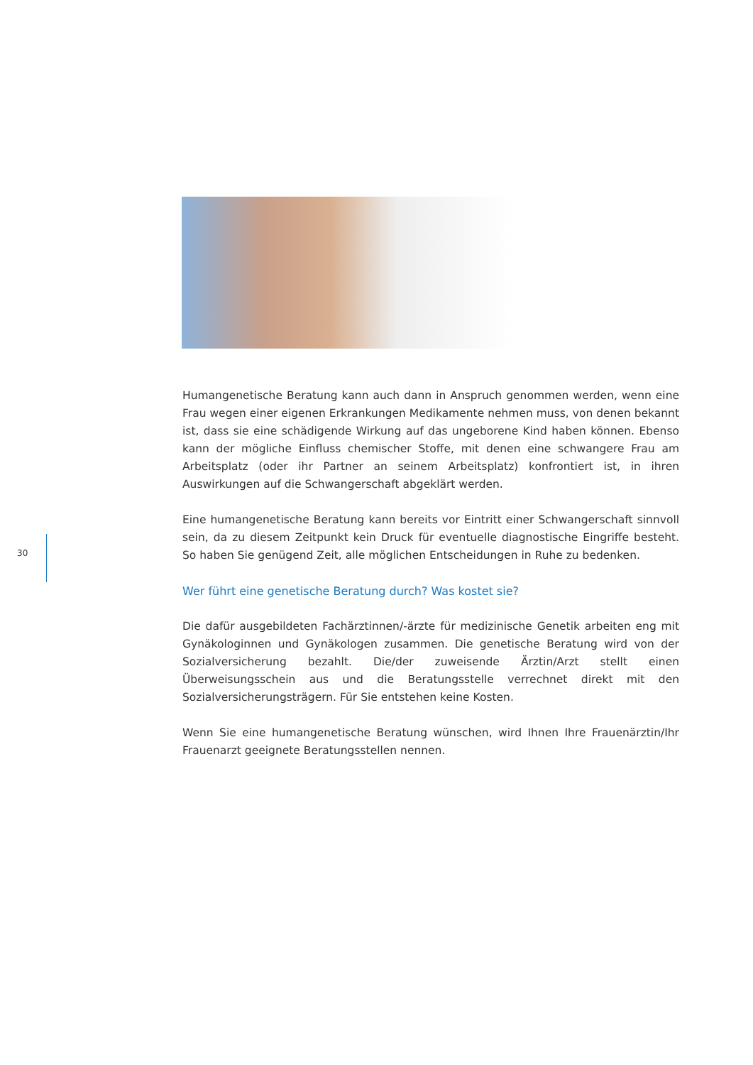30
Humangenetische Beratung kann auch dann in Anspruch genommen werden, wenn eine Frau wegen einer eigenen Erkrankungen Medikamente nehmen muss, von denen bekannt ist, dass sie eine schädigende Wirkung auf das ungeborene Kind haben können. Ebenso kann der mögliche Einfluss chemischer Stoffe, mit denen eine schwangere Frau am Arbeitsplatz (oder ihr Partner an seinem Arbeitsplatz) konfrontiert ist, in ihren Auswirkungen auf die Schwangerschaft abgeklärt werden.
Eine humangenetische Beratung kann bereits vor Eintritt einer Schwangerschaft sinnvoll sein, da zu diesem Zeitpunkt kein Druck für eventuelle diagnostische Eingriffe besteht. So haben Sie genügend Zeit, alle möglichen Entscheidungen in Ruhe zu bedenken.
Wer führt eine genetische Beratung durch? Was kostet sie?
Die dafür ausgebildeten Fachärztinnen/-ärzte für medizinische Genetik arbeiten eng mit Gynäkologinnen und Gynäkologen zusammen. Die genetische Beratung wird von der Sozialversicherung bezahlt. Die/der zuweisende Ärztin/Arzt stellt einen Überweisungsschein aus und die Beratungsstelle verrechnet direkt mit den Sozialversicherungsträgern. Für Sie entstehen keine Kosten.
Wenn Sie eine humangenetische Beratung wünschen, wird Ihnen Ihre Frauenärztin/Ihr Frauenarzt geeignete Beratungsstellen nennen.